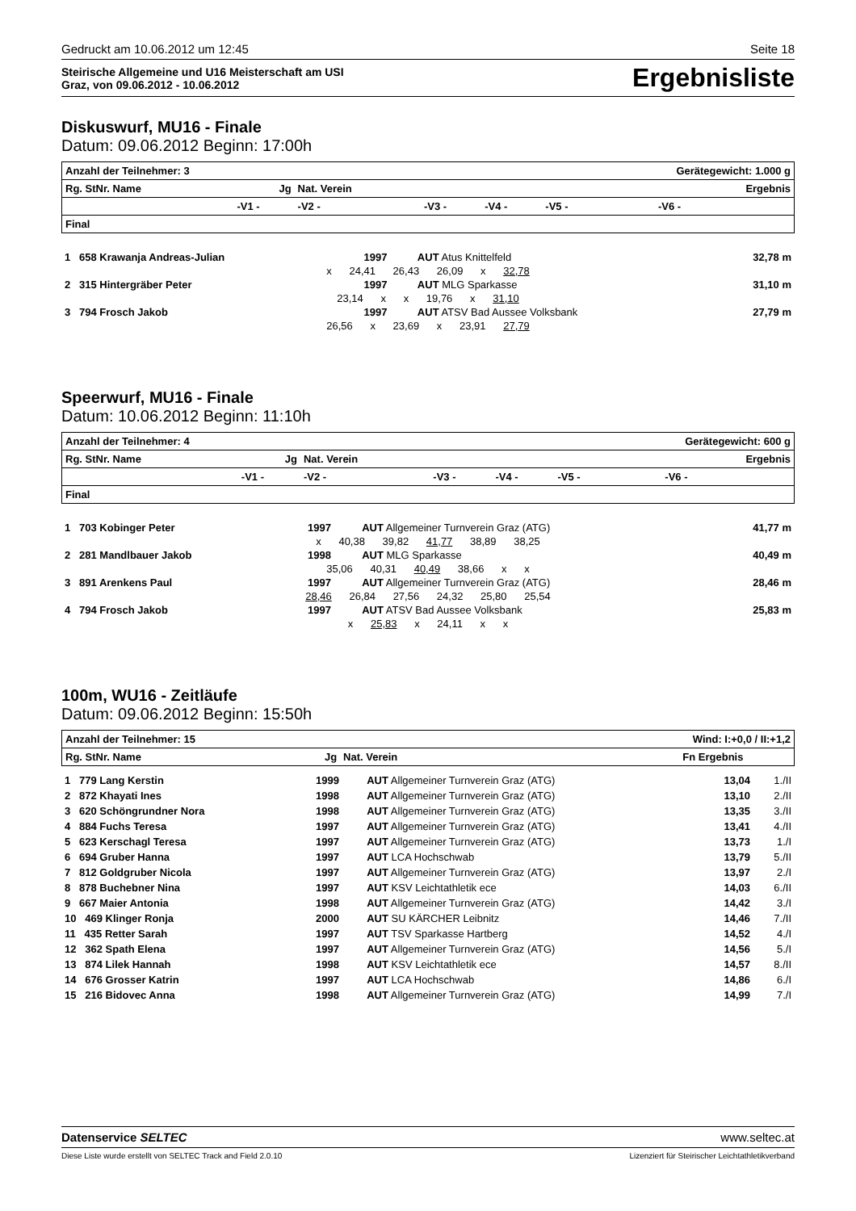Gedruckt am 10.06.2012 um 12:45 Seite 18
Steirische Allgemeine und U16 Meisterschaft am USI
Graz, von 09.06.2012 - 10.06.2012
Ergebnisliste
Diskuswurf, MU16 - Finale
Datum: 09.06.2012 Beginn: 17:00h
| Anzahl der Teilnehmer: 3 | | | | | Gerätegewicht: 1.000 g | | |
| Rg. StNr. Name | Jg | Nat. Verein | Ergebnis | | | | |
| | -V1 - | -V2 - | -V3 - | -V4 - | -V5 - | -V6 - | |
| Final | | | | | | | |
| 1 658 Krawanja Andreas-Julian | 1997 | AUT Atus Knittelfeld | 32,78 m |
| x 24,41 26,43 26,09 x 32,78 | | | |
| 2 315 Hintergräber Peter | 1997 | AUT MLG Sparkasse | 31,10 m |
| 23,14 x x 19,76 x 31,10 | | | |
| 3 794 Frosch Jakob | 1997 | AUT ATSV Bad Aussee Volksbank | 27,79 m |
| 26,56 x 23,69 x 23,91 27,79 | | | |
Speerwurf, MU16 - Finale
Datum: 10.06.2012 Beginn: 11:10h
| Anzahl der Teilnehmer: 4 | | | | | Gerätegewicht: 600 g | | |
| Rg. StNr. Name | Jg | Nat. Verein | Ergebnis | | | | |
| | -V1 - | -V2 - | -V3 - | -V4 - | -V5 - | -V6 - | |
| Final | | | | | | | |
| 1 703 Kobinger Peter | 1997 | AUT Allgemeiner Turnverein Graz (ATG) | 41,77 m |
| x 40,38 39,82 41,77 38,89 38,25 | | | |
| 2 281 Mandlbauer Jakob | 1998 | AUT MLG Sparkasse | 40,49 m |
| 35,06 40,31 40,49 38,66 x x | | | |
| 3 891 Arenkens Paul | 1997 | AUT Allgemeiner Turnverein Graz (ATG) | 28,46 m |
| 28,46 26,84 27,56 24,32 25,80 25,54 | | | |
| 4 794 Frosch Jakob | 1997 | AUT ATSV Bad Aussee Volksbank | 25,83 m |
| x 25,83 x 24,11 x x | | | |
100m, WU16 - Zeitläufe
Datum: 09.06.2012 Beginn: 15:50h
| Anzahl der Teilnehmer: 15 | | | Wind: I:+0,0 / II:+1,2 | | |
| Rg. StNr. Name | Jg | Nat. Verein | Fn Ergebnis | | |
| 1 779 Lang Kerstin | 1999 | AUT Allgemeiner Turnverein Graz (ATG) | 13,04 | 1./II |
| 2 872 Khayati Ines | 1998 | AUT Allgemeiner Turnverein Graz (ATG) | 13,10 | 2./II |
| 3 620 Schöngrundner Nora | 1998 | AUT Allgemeiner Turnverein Graz (ATG) | 13,35 | 3./II |
| 4 884 Fuchs Teresa | 1997 | AUT Allgemeiner Turnverein Graz (ATG) | 13,41 | 4./II |
| 5 623 Kerschagl Teresa | 1997 | AUT Allgemeiner Turnverein Graz (ATG) | 13,73 | 1./I |
| 6 694 Gruber Hanna | 1997 | AUT LCA Hochschwab | 13,79 | 5./II |
| 7 812 Goldgruber Nicola | 1997 | AUT Allgemeiner Turnverein Graz (ATG) | 13,97 | 2./I |
| 8 878 Buchebner Nina | 1997 | AUT KSV Leichtathletik ece | 14,03 | 6./II |
| 9 667 Maier Antonia | 1998 | AUT Allgemeiner Turnverein Graz (ATG) | 14,42 | 3./I |
| 10 469 Klinger Ronja | 2000 | AUT SU KÄRCHER Leibnitz | 14,46 | 7./II |
| 11 435 Retter Sarah | 1997 | AUT TSV Sparkasse Hartberg | 14,52 | 4./I |
| 12 362 Spath Elena | 1997 | AUT Allgemeiner Turnverein Graz (ATG) | 14,56 | 5./I |
| 13 874 Lilek Hannah | 1998 | AUT KSV Leichtathletik ece | 14,57 | 8./II |
| 14 676 Grosser Katrin | 1997 | AUT LCA Hochschwab | 14,86 | 6./I |
| 15 216 Bidovec Anna | 1998 | AUT Allgemeiner Turnverein Graz (ATG) | 14,99 | 7./I |
Datenservice SELTEC www.seltec.at
Diese Liste wurde erstellt von SELTEC Track and Field 2.0.10 Lizenziert für Steirischer Leichtathletikverband